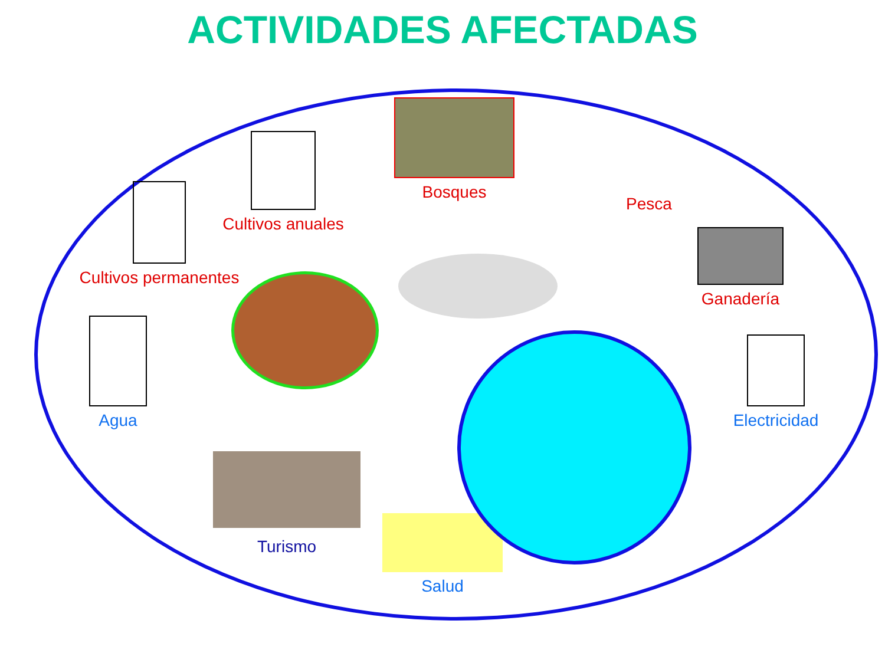ACTIVIDADES AFECTADAS
Bosques
Cultivos anuales
Cultivos permanentes
Pesca
Ganadería
Agua
Electricidad
Turismo
Salud